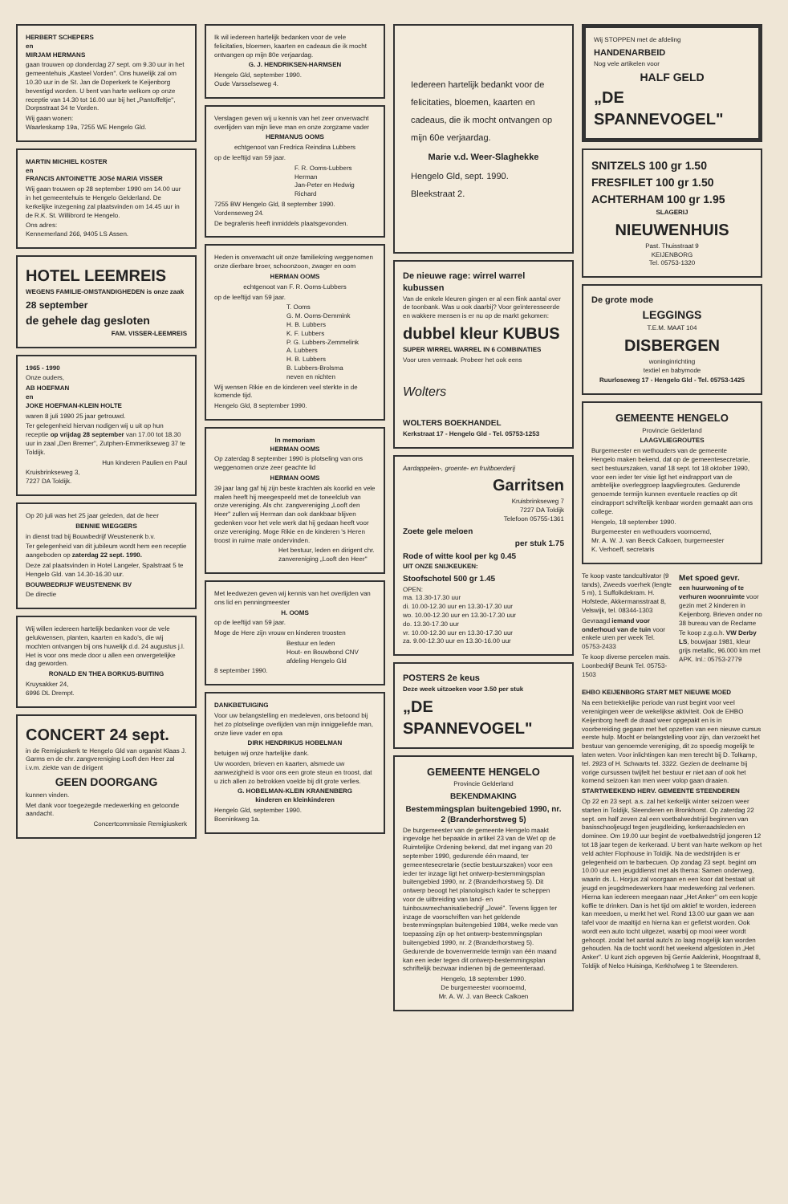HERBERT SCHEPERS
en
MIRJAM HERMANS
gaan trouwen op donderdag 27 sept. om 9.30 uur in het gemeentehuis „Kasteel Vorden". Ons huwelijk zal om 10.30 uur in de St. Jan de Doperkerk te Keijenborg bevestigd worden. U bent van harte welkom op onze receptie van 14.30 tot 16.00 uur bij het „Pantoffeltje", Dorpsstraat 34 te Vorden.
Wij gaan wonen:
Waarleskamp 19a, 7255 WE Hengelo Gld.
MARTIN MICHIEL KOSTER
en
FRANCIS ANTOINETTE JOSé MARIA VISSER
Wij gaan trouwen op 28 september 1990 om 14.00 uur in het gemeentehuis te Hengelo Gelderland. De kerkelijke inzegening zal plaatsvinden om 14.45 uur in de R.K. St. Willibrord te Hengelo.
Ons adres:
Kennemerland 266, 9405 LS Assen.
HOTEL LEEMREIS
WEGENS FAMILIE-OMSTANDIGHEDEN is onze zaak
28 september
de gehele dag gesloten
FAM. VISSER-LEEMREIS
1965 - 1990
Onze ouders,
AB HOEFMAN
en
JOKE HOEFMAN-KLEIN HOLTE
waren 8 juli 1990 25 jaar getrouwd.
Ter gelegenheid hiervan nodigen wij u uit op hun receptie op vrijdag 28 september van 17.00 tot 18.30 uur in zaal „Den Bremer", Zutphen-Emmerikseweg 37 te Toldijk.
Hun kinderen Paulien en Paul
Kruisbrinkseweg 3,
7227 DA Toldijk.
Op 20 juli was het 25 jaar geleden, dat de heer
BENNIE WIEGGERS
in dienst trad bij Bouwbedrijf Weustenenk b.v.
Ter gelegenheid van dit jubileum wordt hem een receptie aangeboden op zaterdag 22 sept. 1990.
Deze zal plaatsvinden in Hotel Langeler, Spalstraat 5 te Hengelo Gld. van 14.30-16.30 uur.
BOUWBEDRIJF WEUSTENENK BV
De directie
Wij willen iedereen hartelijk bedanken voor de vele gelukwensen, planten, kaarten en kado's, die wij mochten ontvangen bij ons huwelijk d.d. 24 augustus j.l. Het is voor ons mede door u allen een onvergetelijke dag geworden.
RONALD EN THEA BORKUS-BUITING
Kruysakker 24,
6996 DL Drempt.
CONCERT 24 sept.
in de Remigiuskerk te Hengelo Gld van organist Klaas J. Garms en de chr. zangvereniging Looft den Heer zal i.v.m. ziekte van de dirigent
GEEN DOORGANG
kunnen vinden.
Met dank voor toegezegde medewerking en getoonde aandacht.
Concertcommissie Remigiuskerk
Ik wil iedereen hartelijk bedanken voor de vele felicitaties, bloemen, kaarten en cadeaus die ik mocht ontvangen op mijn 80e verjaardag.
G. J. HENDRIKSEN-HARMSEN
Hengelo Gld, september 1990.
Oude Varsselseweg 4.
Verslagen geven wij u kennis van het zeer onverwacht overlijden van mijn lieve man en onze zorgzame vader
HERMANUS OOMS
echtgenoot van Fredrica Reindina Lubbers
op de leeftijd van 59 jaar.
F. R. Ooms-Lubbers
Herman
Jan-Peter en Hedwig
Richard
7255 BW Hengelo Gld, 8 september 1990.
Vordenseweg 24.
De begrafenis heeft inmiddels plaatsgevonden.
Heden is onverwacht uit onze familiekring weggenomen onze dierbare broer, schoonzoon, zwager en oom
HERMAN OOMS
echtgenoot van F. R. Ooms-Lubbers
op de leeftijd van 59 jaar.
T. Ooms
G. M. Ooms-Demmink
H. B. Lubbers
K. F. Lubbers
P. G. Lubbers-Zemmelink
A. Lubbers
H. B. Lubbers
B. Lubbers-Brolsma
neven en nichten
Wij wensen Rikie en de kinderen veel sterkte in de komende tijd.
Hengelo Gld, 8 september 1990.
In memoriam
HERMAN OOMS
Op zaterdag 8 september 1990 is plotseling van ons weggenomen onze zeer geachte lid
HERMAN OOMS
39 jaar lang gaf hij zijn beste krachten als koorlid en vele malen heeft hij meegespeeld met de toneelclub van onze vereniging. Als chr. zangvereniging „Looft den Heer" zullen wij Herman dan ook dankbaar blijven gedenken voor het vele werk dat hij gedaan heeft voor onze vereniging. Moge Rikie en de kinderen 's Heren troost in ruime mate ondervinden.
Het bestuur, leden en dirigent chr. zanvereniging „Looft den Heer"
Met leedwezen geven wij kennis van het overlijden van ons lid en penningmeester
H. OOMS
op de leeftijd van 59 jaar.
Moge de Here zijn vrouw en kinderen troosten
Bestuur en leden
Hout- en Bouwbond CNV
afdeling Hengelo Gld
8 september 1990.
DANKBETUIGING
Voor uw belangstelling en medeleven, ons betoond bij het zo plotselinge overlijden van mijn inniggeliefde man, onze lieve vader en opa
DIRK HENDRIKUS HOBELMAN
betuigen wij onze hartelijke dank.
Uw woorden, brieven en kaarten, alsmede uw aanwezigheid is voor ons een grote steun en troost, dat u zich allen zo betrokken voelde bij dit grote verlies.
G. HOBELMAN-KLEIN KRANENBERG
kinderen en kleinkinderen
Hengelo Gld, september 1990.
Boeninkweg 1a.
Iedereen hartelijk bedankt voor de felicitaties, bloemen, kaarten en cadeaus, die ik mocht ontvangen op mijn 60e verjaardag.
Marie v.d. Weer-Slaghekke
Hengelo Gld, sept. 1990.
Bleekstraat 2.
De nieuwe rage: wirrel warrel kubussen
Van de enkele kleuren gingen er al een flink aantal over de toonbank. Was u ook daarbij? Voor geïnteresseerde en wakkere mensen is er nu op de markt gekomen:
dubbel kleur KUBUS
SUPER WIRREL WARREL IN 6 COMBINATIES
Voor uren vermaak. Probeer het ook eens
Wolters
WOLTERS BOEKHANDEL
Kerkstraat 17 - Hengelo Gld - Tel. 05753-1253
Aardappelen-, groente- en fruitboerderij
Garritsen
Kruisbrinkseweg 7
7227 DA Toldijk
Telefoon 05755-1361
Zoete gele meloen
per stuk 1.75
Rode of witte kool per kg 0.45
UIT ONZE SNIJKEUKEN:
Stoofschotel 500 gr 1.45
OPEN:
ma. 13.30-17.30 uur
di. 10.00-12.30 uur en 13.30-17.30 uur
wo. 10.00-12.30 uur en 13.30-17.30 uur
do. 13.30-17.30 uur
vr. 10.00-12.30 uur en 13.30-17.30 uur
za. 9.00-12.30 uur en 13.30-16.00 uur
POSTERS 2e keus
Deze week uitzoeken voor 3.50 per stuk
„DE SPANNEVOGEL"
GEMEENTE HENGELO
Provincie Gelderland
BEKENDMAKING
Bestemmingsplan buitengebied 1990, nr. 2 (Branderhorstweg 5)
De burgemeester van de gemeente Hengelo maakt ingevolge het bepaalde in artikel 23 van de Wet op de Ruimtelijke Ordening bekend, dat met ingang van 20 september 1990, gedurende één maand, ter gemeentesecretarie (sectie bestuurszaken) voor een ieder ter inzage ligt het ontwerp-bestemmingsplan buitengebied 1990, nr. 2 (Branderhorstweg 5). Dit ontwerp beoogt het planologisch kader te scheppen voor de uitbreiding van land- en tuinbouwmechanisatiebedrijf „Jowé". Tevens liggen ter inzage de voorschriften van het geldende bestemmingsplan buitengebied 1984, welke mede van toepassing zijn op het ontwerp-bestemmingsplan buitengebied 1990, nr. 2 (Branderhorstweg 5). Gedurende de bovenvermelde termijn van één maand kan een ieder tegen dit ontwerp-bestemmingsplan schriftelijk bezwaar indienen bij de gemeenteraad.
Hengelo, 18 september 1990.
De burgemeester voornoemd,
Mr. A. W. J. van Beeck Calkoen
Wij STOPPEN met de afdeling
HANDENARBEID
Nog vele artikelen voor
HALF GELD
„DE SPANNEVOGEL"
SNITZELS 100 gr 1.50
FRESFILET 100 gr 1.50
ACHTERHAM 100 gr 1.95
SLAGERIJ
NIEUWENHUIS
Past. Thuisstraat 9
KEIJENBORG
Tel. 05753-1320
De grote mode
LEGGINGS
T.E.M. MAAT 104
DISBERGEN
woninginrichting
textiel en babymode
Ruurloseweg 17 - Hengelo Gld - Tel. 05753-1425
GEMEENTE HENGELO
Provincie Gelderland
LAAGVLIEGROUTES
Burgemeester en wethouders van de gemeente Hengelo maken bekend, dat op de gemeentesecretarie, sect bestuurszaken, vanaf 18 sept. tot 18 oktober 1990, voor een ieder ter visie ligt het eindrapport van de ambtelijke overleggroep laagvliegroutes. Gedurende genoemde termijn kunnen eventuele reacties op dit eindrapport schriftelijk kenbaar worden gemaakt aan ons college.
Hengelo, 18 september 1990.
Burgemeester en wethouders voornoemd,
Mr. A. W. J. van Beeck Calkoen, burgemeester
K. Verhoeff, secretaris
Te koop vaste tandcultivator (9 tands), Zweeds voerhek (lengte 5 m), 1 Suffolkdekram. H. Hofstede, Akkermansstraat 8, Velswijk, tel. 08344-1303
Gevraagd iemand voor onderhoud van de tuin voor enkele uren per week Tel. 05753-2433
Te koop diverse percelen mais. Loonbedrijf Beunk Tel. 05753-1503
Met spoed gevr.
een huurwoning of te verhuren woonruimte voor gezin met 2 kinderen in Keijenborg. Brieven onder no 38 bureau van de Reclame
Te koop z.g.o.h. VW Derby LS, bouwjaar 1981, kleur grijs metallic, 96.000 km met APK. Inl.: 05753-2779
EHBO KEIJENBORG START MET NIEUWE MOED
Na een betrekkelijke periode van rust begint voor veel verenigingen weer de wekelijkse aktiviteit. Ook de EHBO Keijenborg heeft de draad weer opgepakt en is in voorbereiding gegaan met het opzetten van een nieuwe cursus eerste hulp. Mocht er belangstelling voor zijn, dan verzoekt het bestuur van genoemde vereniging, dit zo spoedig mogelijk te laten weten. Voor inlichtingen kan men terecht bij D. Tolkamp, tel. 2923 of H. Schwarts tel. 3322. Gezien de deelname bij vorige cursussen twijfelt het bestuur er niet aan of ook het komend seizoen kan men weer volop gaan draaien.
STARTWEEKEND HERV. GEMEENTE STEENDEREN
Op 22 en 23 sept. a.s. zal het kerkelijk winter seizoen weer starten in Toldijk, Steenderen en Bronkhorst. Op zaterdag 22 sept. om half zeven zal een voetbalwedstrijd beginnen van basisschooljeugd tegen jeugdleiding, kerkeraadsleden en dominee. Om 19.00 uur begint de voetbalwedstrijd jongeren 12 tot 18 jaar tegen de kerkeraad. U bent van harte welkom op het veld achter Flophouse in Toldijk. Na de wedstrijden is er gelegenheid om te barbecuen. Op zondag 23 sept. begint om 10.00 uur een jeugddienst met als thema: Samen onderweg, waarin ds. L. Horjus zal voorgaan en een koor dat bestaat uit jeugd en jeugdmedewerkers haar medewerking zal verlenen. Hierna kan iedereen meegaan naar „Het Anker" om een kopje koffie te drinken. Dan is het tijd om aktief te worden, iedereen kan meedoen, u merkt het wel. Rond 13.00 uur gaan we aan tafel voor de maaltijd en hierna kan er gefietst worden. Ook wordt een auto tocht uitgezet, waarbij op mooi weer wordt gehoopt. zodat het aantal auto's zo laag mogelijk kan worden gehouden. Na de tocht wordt het weekend afgesloten in „Het Anker". U kunt zich opgeven bij Gerrie Aalderink, Hoogstraat 8, Toldijk of Nelco Huisinga, Kerkhofweg 1 te Steenderen.